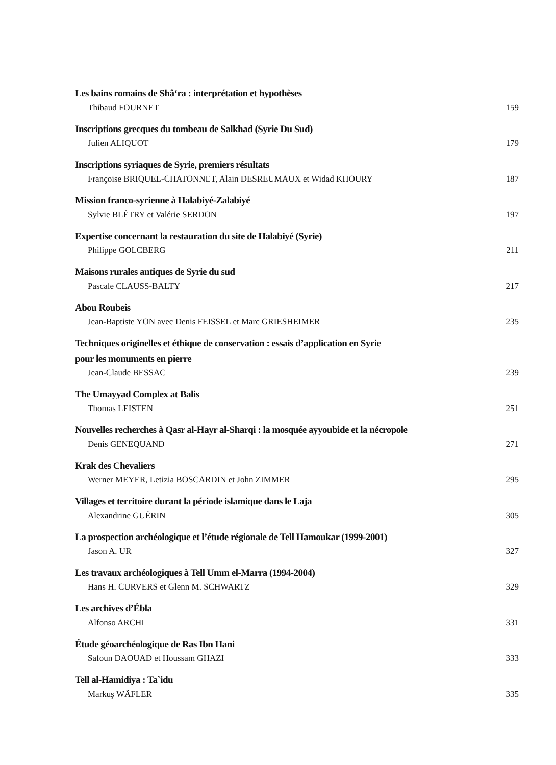Les bains romains de Shâ‘ra : interprétation et hypothèses
Thibaud FOURNET 159
Inscriptions grecques du tombeau de Salkhad (Syrie Du Sud)
Julien ALIQUOT 179
Inscriptions syriaques de Syrie, premiers résultats
Françoise BRIQUEL-CHATONNET, Alain DESREUMAUX et Widad KHOURY 187
Mission franco-syrienne à Halabiyé-Zalabiyé
Sylvie BLÉTRY et Valérie SERDON 197
Expertise concernant la restauration du site de Halabiyé (Syrie)
Philippe GOLCBERG 211
Maisons rurales antiques de Syrie du sud
Pascale CLAUSS-BALTY 217
Abou Roubeis
Jean-Baptiste YON avec Denis FEISSEL et Marc GRIESHEIMER 235
Techniques originelles et éthique de conservation : essais d’application en Syrie
pour les monuments en pierre
Jean-Claude BESSAC 239
The Umayyad Complex at Balis
Thomas LEISTEN 251
Nouvelles recherches à Qasr al-Hayr al-Sharqi : la mosquée ayyoubide et la nécropole
Denis GENEQUAND 271
Krak des Chevaliers
Werner MEYER, Letizia BOSCARDIN et John ZIMMER 295
Villages et territoire durant la période islamique dans le Laja
Alexandrine GUÉRIN 305
La prospection archéologique et l’étude régionale de Tell Hamoukar (1999-2001)
Jason A. UR 327
Les travaux archéologiques à Tell Umm el-Marra (1994-2004)
Hans H. CURVERS et Glenn M. SCHWARTZ 329
Les archives d’Ébla
Alfonso ARCHI 331
Étude géoarchéologique de Ras Ibn Hani
Safoun DAOUAD et Houssam GHAZI 333
Tell al-Hamidiya : Ta`idu
Markuş WÄFLER 335